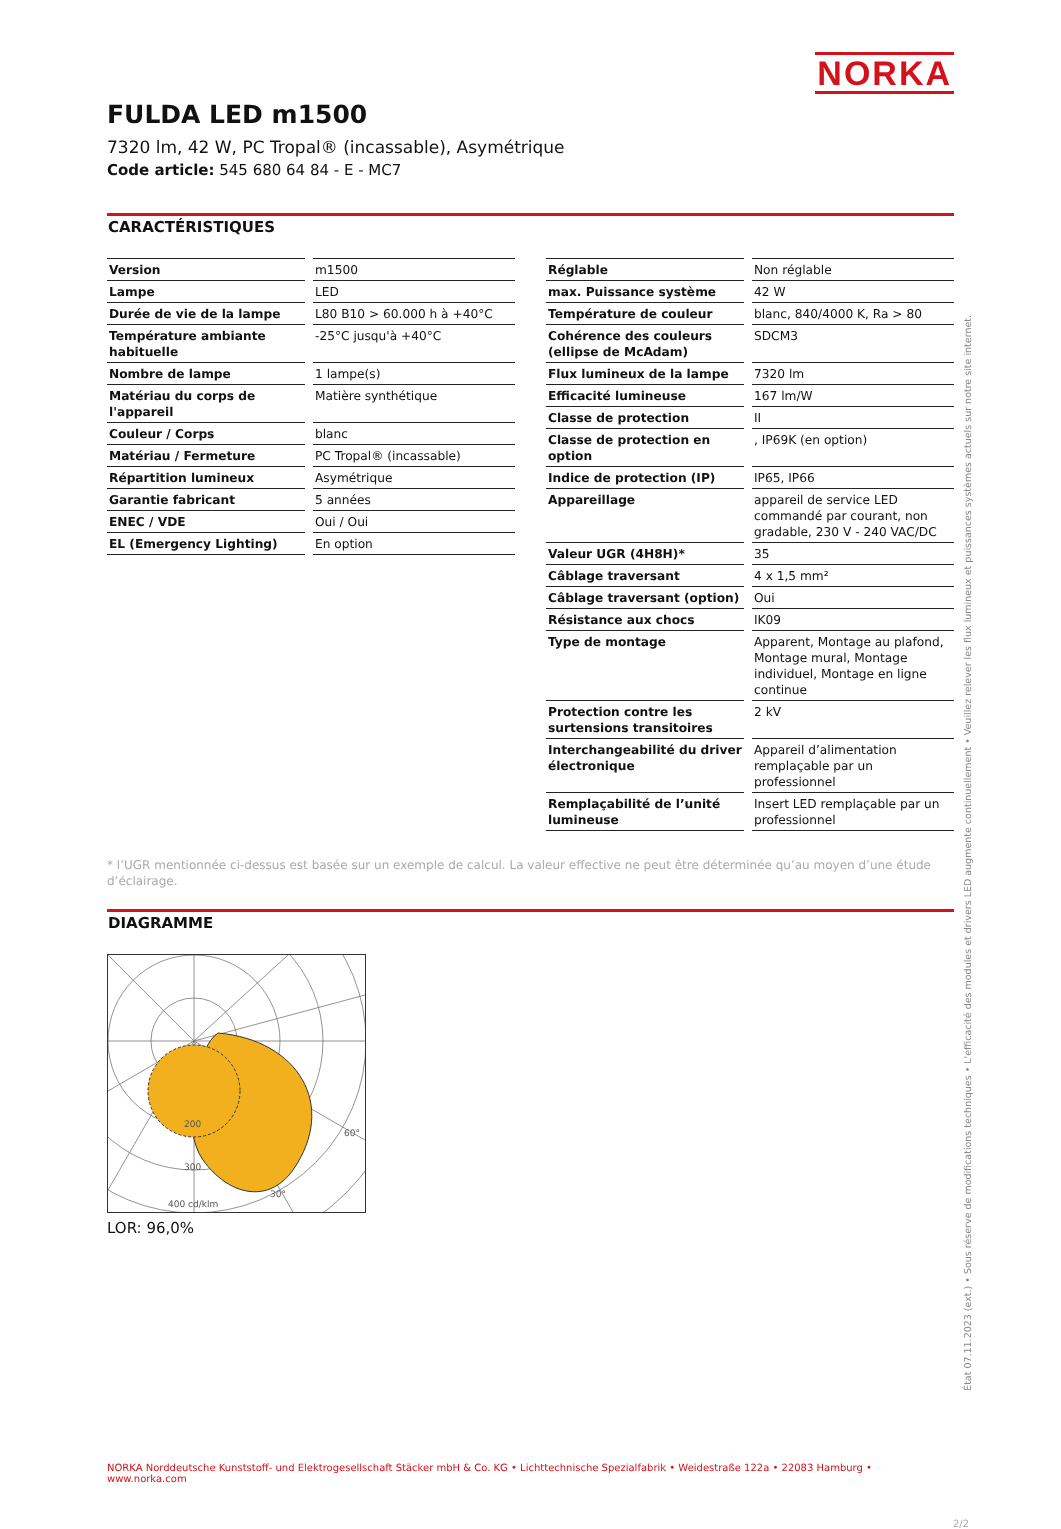NORKA
FULDA LED m1500
7320 lm, 42 W, PC Tropal® (incassable), Asymétrique
Code article: 545 680 64 84 - E - MC7
CARACTÉRISTIQUES
| Version | | m1500 |
| Lampe | | LED |
| Durée de vie de la lampe | | L80 B10 > 60.000 h à +40°C |
| Température ambiante habituelle | | -25°C jusqu'à +40°C |
| Nombre de lampe | | 1 lampe(s) |
| Matériau du corps de l'appareil | | Matière synthétique |
| Couleur / Corps | | blanc |
| Matériau / Fermeture | | PC Tropal® (incassable) |
| Répartition lumineux | | Asymétrique |
| Garantie fabricant | | 5 années |
| ENEC / VDE | | Oui / Oui |
| EL (Emergency Lighting) | | En option |
| Réglable | | Non réglable |
| max. Puissance système | | 42 W |
| Température de couleur | | blanc, 840/4000 K, Ra > 80 |
| Cohérence des couleurs (ellipse de McAdam) | | SDCM3 |
| Flux lumineux de la lampe | | 7320 lm |
| Efficacité lumineuse | | 167 lm/W |
| Classe de protection | | II |
| Classe de protection en option | | , IP69K (en option) |
| Indice de protection (IP) | | IP65, IP66 |
| Appareillage | | appareil de service LED commandé par courant, non gradable, 230 V - 240 VAC/DC |
| Valeur UGR (4H8H)* | | 35 |
| Câblage traversant | | 4 x 1,5 mm² |
| Câblage traversant (option) | | Oui |
| Résistance aux chocs | | IK09 |
| Type de montage | | Apparent, Montage au plafond, Montage mural, Montage individuel, Montage en ligne continue |
| Protection contre les surtensions transitoires | | 2 kV |
| Interchangeabilité du driver électronique | | Appareil d’alimentation remplaçable par un professionnel |
| Remplaçabilité de l’unité lumineuse | | Insert LED remplaçable par un professionnel |
* l’UGR mentionnée ci-dessus est basée sur un exemple de calcul. La valeur effective ne peut être déterminée qu’au moyen d’une étude d’éclairage.
DIAGRAMME
200
300
400 cd/klm
60°
30°
LOR: 96,0%
NORKA Norddeutsche Kunststoff- und Elektrogesellschaft Stäcker mbH & Co. KG • Lichttechnische Spezialfabrik • Weidestraße 122a • 22083 Hamburg • www.norka.com
2/2
État 07.11.2023 (ext.) • Sous réserve de modifications techniques • L'efficacité des modules et drivers LED augmente continuellement • Veuillez relever les flux lumineux et puissances systèmes actuels sur notre site internet.